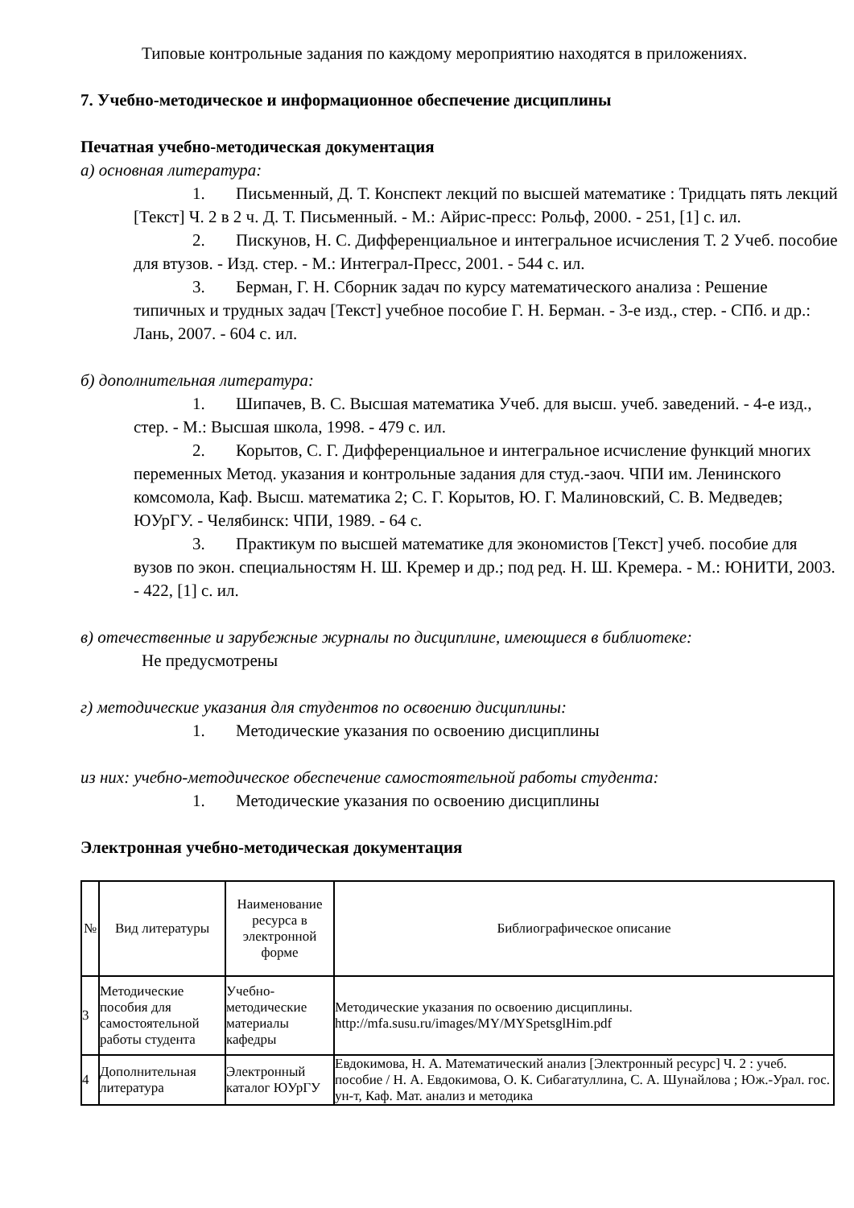Типовые контрольные задания по каждому мероприятию находятся в приложениях.
7. Учебно-методическое и информационное обеспечение дисциплины
Печатная учебно-методическая документация
а) основная литература:
1. Письменный, Д. Т. Конспект лекций по высшей математике : Тридцать пять лекций [Текст] Ч. 2 в 2 ч. Д. Т. Письменный. - М.: Айрис-пресс: Рольф, 2000. - 251, [1] с. ил.
2. Пискунов, Н. С. Дифференциальное и интегральное исчисления Т. 2 Учеб. пособие для втузов. - Изд. стер. - М.: Интеграл-Пресс, 2001. - 544 с. ил.
3. Берман, Г. Н. Сборник задач по курсу математического анализа : Решение типичных и трудных задач [Текст] учебное пособие Г. Н. Берман. - 3-е изд., стер. - СПб. и др.: Лань, 2007. - 604 с. ил.
б) дополнительная литература:
1. Шипачев, В. С. Высшая математика Учеб. для высш. учеб. заведений. - 4-е изд., стер. - М.: Высшая школа, 1998. - 479 с. ил.
2. Корытов, С. Г. Дифференциальное и интегральное исчисление функций многих переменных Метод. указания и контрольные задания для студ.-заоч. ЧПИ им. Ленинского комсомола, Каф. Высш. математика 2; С. Г. Корытов, Ю. Г. Малиновский, С. В. Медведев; ЮУрГУ. - Челябинск: ЧПИ, 1989. - 64 с.
3. Практикум по высшей математике для экономистов [Текст] учеб. пособие для вузов по экон. специальностям Н. Ш. Кремер и др.; под ред. Н. Ш. Кремера. - М.: ЮНИТИ, 2003. - 422, [1] с. ил.
в) отечественные и зарубежные журналы по дисциплине, имеющиеся в библиотеке:
Не предусмотрены
г) методические указания для студентов по освоению дисциплины:
1. Методические указания по освоению дисциплины
из них: учебно-методическое обеспечение самостоятельной работы студента:
1. Методические указания по освоению дисциплины
Электронная учебно-методическая документация
| № | Вид литературы | Наименование ресурса в электронной форме | Библиографическое описание |
| --- | --- | --- | --- |
| 3 | Методические пособия для самостоятельной работы студента | Учебно-методические материалы кафедры | Методические указания по освоению дисциплины. http://mfa.susu.ru/images/MY/MYSpetsglHim.pdf |
| 4 | Дополнительная литература | Электронный каталог ЮУрГУ | Евдокимова, Н. А. Математический анализ [Электронный ресурс] Ч. 2 : учеб. пособие / Н. А. Евдокимова, О. К. Сибагатуллина, С. А. Шунайлова ; Юж.-Урал. гос. ун-т, Каф. Мат. анализ и методика |